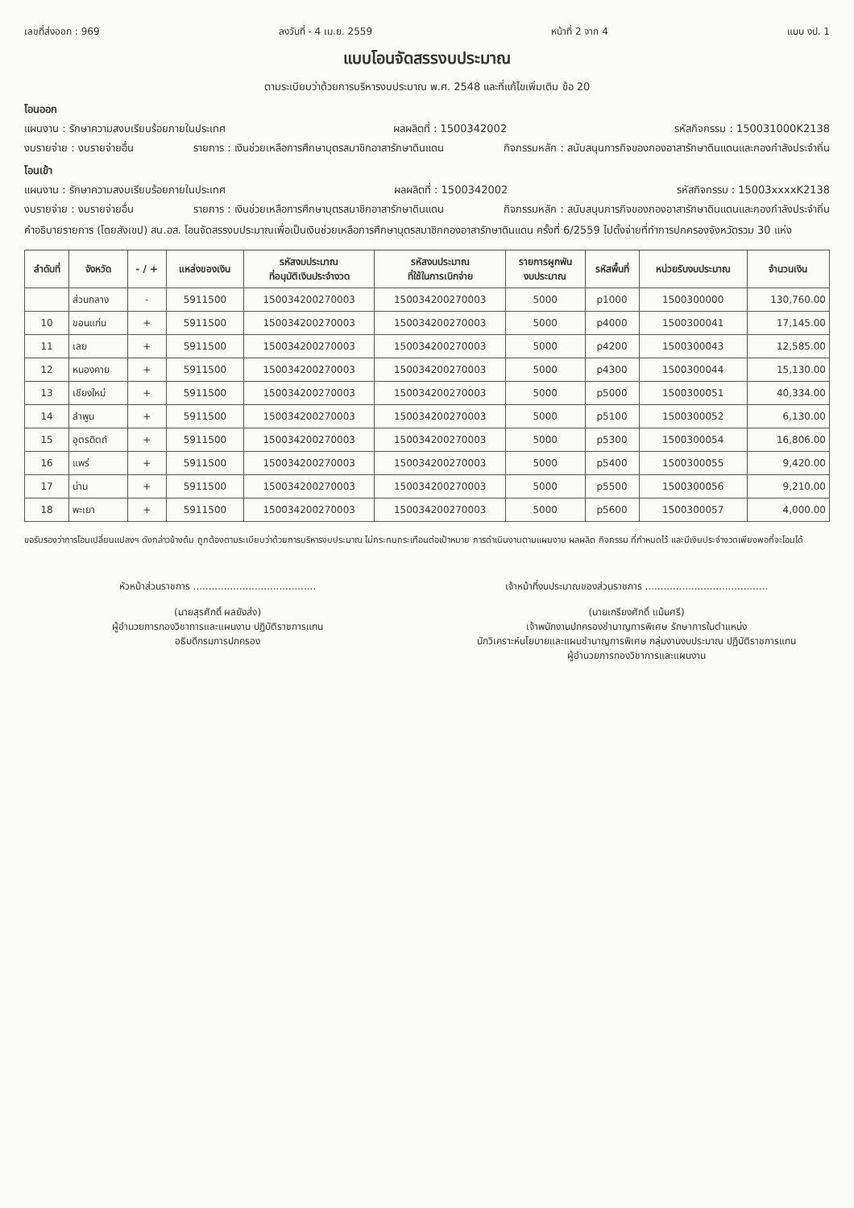เลขที่ส่งออก : 969 ลงวันที่ - 4 เม.ย. 2559 หน้าที่ 2 จาก 4 แบบ งป. 1
แบบโอนจัดสรรงบประมาณ
ตามระเบียบว่าด้วยการบริหารงบประมาณ พ.ศ. 2548 และที่แก้ไขเพิ่มเติม ข้อ 20
โอนออก
แผนงาน : รักษาความสงบเรียบร้อยภายในประเทศ ผลผลิตที่ : 1500342002 รหัสกิจกรรม : 150031000K2138
งบรายจ่าย : งบรายจ่ายอื่น รายการ : เงินช่วยเหลือการศึกษาบุตรสมาชิกอาสารักษาดินแดน กิจกรรมหลัก : สนับสนุนภารกิจของกองอาสารักษาดินแดนและกองกำลังประจำถิ่น
โอนเข้า
แผนงาน : รักษาความสงบเรียบร้อยภายในประเทศ ผลผลิตที่ : 1500342002 รหัสกิจกรรม : 15003xxxxK2138
งบรายจ่าย : งบรายจ่ายอื่น รายการ : เงินช่วยเหลือการศึกษาบุตรสมาชิกอาสารักษาดินแดน กิจกรรมหลัก : สนับสนุนภารกิจของกองอาสารักษาดินแดนและกองกำลังประจำถิ่น
คำอธิบายรายการ (โดยสังเขป) สน.อส. โอนจัดสรรงบประมาณเพื่อเป็นเงินช่วยเหลือการศึกษาบุตรสมาชิกกองอาสารักษาดินแดน ครั้งที่ 6/2559 ไปตั้งจ่ายที่ทำการปกครองจังหวัดรวม 30 แห่ง
| ลำดับที่ | จังหวัด | - / + | แหล่งของเงิน | รหัสงบประมาณ ที่อนุมัติเงินประจำงวด | รหัสงบประมาณ ที่ใช้ในการเบิกจ่าย | รายการผูกพัน งบประมาณ | รหัสพื้นที่ | หน่วยรับงบประมาณ | จำนวนเงิน |
| --- | --- | --- | --- | --- | --- | --- | --- | --- | --- |
| | ส่วนกลาง | - | 5911500 | 150034200270003 | 150034200270003 | 5000 | p1000 | 1500300000 | 130,760.00 |
| 10 | ขอนแก่น | + | 5911500 | 150034200270003 | 150034200270003 | 5000 | p4000 | 1500300041 | 17,145.00 |
| 11 | เลย | + | 5911500 | 150034200270003 | 150034200270003 | 5000 | p4200 | 1500300043 | 12,585.00 |
| 12 | หนองคาย | + | 5911500 | 150034200270003 | 150034200270003 | 5000 | p4300 | 1500300044 | 15,130.00 |
| 13 | เชียงใหม่ | + | 5911500 | 150034200270003 | 150034200270003 | 5000 | p5000 | 1500300051 | 40,334.00 |
| 14 | ลำพูน | + | 5911500 | 150034200270003 | 150034200270003 | 5000 | p5100 | 1500300052 | 6,130.00 |
| 15 | อุตรดิตถ์ | + | 5911500 | 150034200270003 | 150034200270003 | 5000 | p5300 | 1500300054 | 16,806.00 |
| 16 | แพร่ | + | 5911500 | 150034200270003 | 150034200270003 | 5000 | p5400 | 1500300055 | 9,420.00 |
| 17 | น่าน | + | 5911500 | 150034200270003 | 150034200270003 | 5000 | p5500 | 1500300056 | 9,210.00 |
| 18 | พะเยา | + | 5911500 | 150034200270003 | 150034200270003 | 5000 | p5600 | 1500300057 | 4,000.00 |
ขอรับรองว่าการโอนเปลี่ยนแปลงฯ ดังกล่าวข้างต้น ถูกต้องตามระเบียบว่าด้วยการบริหารงบประมาณ ไม่กระทบกระเทือนต่อเป้าหมาย การดำเนินงานตามแผนงาน ผลผลิต กิจกรรม ที่กำหนดไว้ และมีเงินประจำงวดเพียงพอที่จะโอนได้
หัวหน้าส่วนราชการ ........................................
(นายสุรศักดิ์ ผลยังส่ง)
ผู้อำนวยการกองวิชาการและแผนงาน ปฏิบัติราชการแทน
อธิบดีกรมการปกครอง
เจ้าหน้าที่งบประมาณของส่วนราชการ ........................................
(นายเกรียงศักดิ์ แม้นศรี)
เจ้าพนักงานปกครองชำนาญการพิเศษ รักษาการในตำแหน่ง
นักวิเคราะห์นโยบายและแผนชำนาญการพิเศษ กลุ่มงานงบประมาณ ปฏิบัติราชการแทน
ผู้อำนวยการกองวิชาการและแผนงาน